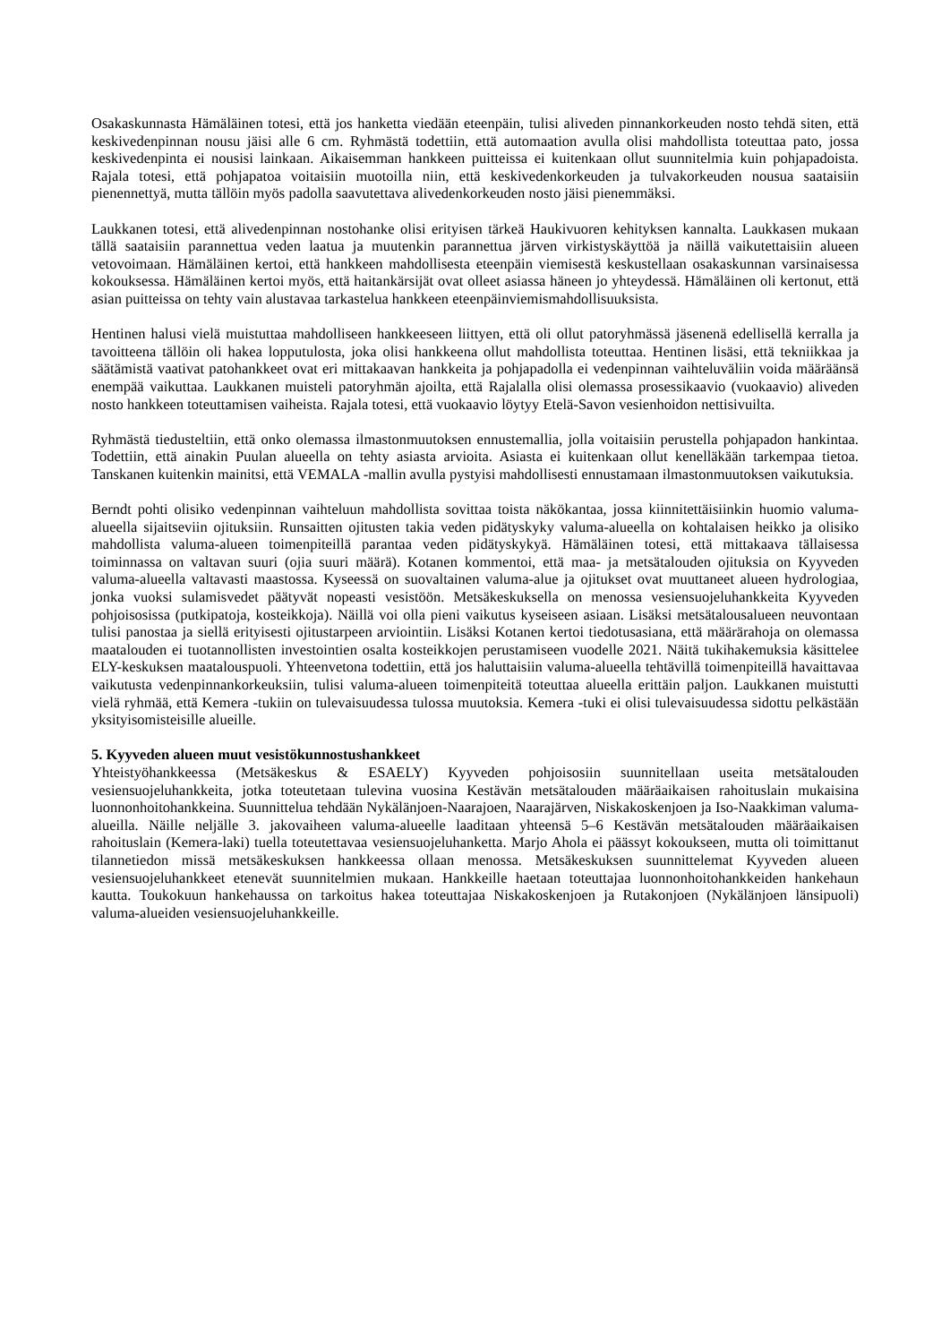Osakaskunnasta Hämäläinen totesi, että jos hanketta viedään eteenpäin, tulisi aliveden pinnankorkeuden nosto tehdä siten, että keskivedenpinnan nousu jäisi alle 6 cm. Ryhmästä todettiin, että automaation avulla olisi mahdollista toteuttaa pato, jossa keskivedenpinta ei nousisi lainkaan. Aikaisemman hankkeen puitteissa ei kuitenkaan ollut suunnitelmia kuin pohjapadoista. Rajala totesi, että pohjapatoa voitaisiin muotoilla niin, että keskivedenkorkeuden ja tulvakorkeuden nousua saataisiin pienennettyä, mutta tällöin myös padolla saavutettava alivedenkorkeuden nosto jäisi pienemmäksi.
Laukkanen totesi, että alivedenpinnan nostohanke olisi erityisen tärkeä Haukivuoren kehityksen kannalta. Laukkasen mukaan tällä saataisiin parannettua veden laatua ja muutenkin parannettua järven virkistyskäyttöä ja näillä vaikutettaisiin alueen vetovoimaan. Hämäläinen kertoi, että hankkeen mahdollisesta eteenpäin viemisestä keskustellaan osakaskunnan varsinaisessa kokouksessa. Hämäläinen kertoi myös, että haitankärsijät ovat olleet asiassa häneen jo yhteydessä. Hämäläinen oli kertonut, että asian puitteissa on tehty vain alustavaa tarkastelua hankkeen eteenpäinviemismahdollisuuksista.
Hentinen halusi vielä muistuttaa mahdolliseen hankkeeseen liittyen, että oli ollut patoryhmässä jäsenenä edellisellä kerralla ja tavoitteena tällöin oli hakea lopputulosta, joka olisi hankkeena ollut mahdollista toteuttaa. Hentinen lisäsi, että tekniikkaa ja säätämistä vaativat patohankkeet ovat eri mittakaavan hankkeita ja pohjapadolla ei vedenpinnan vaihteluväliin voida määräänsä enempää vaikuttaa. Laukkanen muisteli patoryhmän ajoilta, että Rajalalla olisi olemassa prosessikaavio (vuokaavio) aliveden nosto hankkeen toteuttamisen vaiheista. Rajala totesi, että vuokaavio löytyy Etelä-Savon vesienhoidon nettisivuilta.
Ryhmästä tiedusteltiin, että onko olemassa ilmastonmuutoksen ennustemallia, jolla voitaisiin perustella pohjapadon hankintaa. Todettiin, että ainakin Puulan alueella on tehty asiasta arvioita. Asiasta ei kuitenkaan ollut kenelläkään tarkempaa tietoa. Tanskanen kuitenkin mainitsi, että VEMALA -mallin avulla pystyisi mahdollisesti ennustamaan ilmastonmuutoksen vaikutuksia.
Berndt pohti olisiko vedenpinnan vaihteluun mahdollista sovittaa toista näkökantaa, jossa kiinnitettäisiinkin huomio valuma-alueella sijaitseviin ojituksiin. Runsaitten ojitusten takia veden pidätyskyky valuma-alueella on kohtalaisen heikko ja olisiko mahdollista valuma-alueen toimenpiteillä parantaa veden pidätyskykyä. Hämäläinen totesi, että mittakaava tällaisessa toiminnassa on valtavan suuri (ojia suuri määrä). Kotanen kommentoi, että maa- ja metsätalouden ojituksia on Kyyveden valuma-alueella valtavasti maastossa. Kyseessä on suovaltainen valuma-alue ja ojitukset ovat muuttaneet alueen hydrologiaa, jonka vuoksi sulamisvedet päätyvät nopeasti vesistöön. Metsäkeskuksella on menossa vesiensuojeluhankkeita Kyyveden pohjoisosissa (putkipatoja, kosteikkoja). Näillä voi olla pieni vaikutus kyseiseen asiaan. Lisäksi metsätalousalueen neuvontaan tulisi panostaa ja siellä erityisesti ojitustarpeen arviointiin. Lisäksi Kotanen kertoi tiedotusasiana, että määrärahoja on olemassa maatalouden ei tuotannollisten investointien osalta kosteikkojen perustamiseen vuodelle 2021. Näitä tukihakemuksia käsittelee ELY-keskuksen maatalouspuoli. Yhteenvetona todettiin, että jos haluttaisiin valuma-alueella tehtävillä toimenpiteillä havaittavaa vaikutusta vedenpinnankorkeuksiin, tulisi valuma-alueen toimenpiteitä toteuttaa alueella erittäin paljon. Laukkanen muistutti vielä ryhmää, että Kemera -tukiin on tulevaisuudessa tulossa muutoksia. Kemera -tuki ei olisi tulevaisuudessa sidottu pelkästään yksityisomisteisille alueille.
5. Kyyveden alueen muut vesistökunnostushankkeet
Yhteistyöhankkeessa (Metsäkeskus & ESAELY) Kyyveden pohjoisosiin suunnitellaan useita metsätalouden vesiensuojeluhankkeita, jotka toteutetaan tulevina vuosina Kestävän metsätalouden määräaikaisen rahoituslain mukaisina luonnonhoitohankkeina. Suunnittelua tehdään Nykälänjoen-Naarajoen, Naarajärven, Niskakoskenjoen ja Iso-Naakkiman valuma-alueilla. Näille neljälle 3. jakovaiheen valuma-alueelle laaditaan yhteensä 5–6 Kestävän metsätalouden määräaikaisen rahoituslain (Kemera-laki) tuella toteutettavaa vesiensuojeluhanketta. Marjo Ahola ei päässyt kokoukseen, mutta oli toimittanut tilannetiedon missä metsäkeskuksen hankkeessa ollaan menossa. Metsäkeskuksen suunnittelemat Kyyveden alueen vesiensuojeluhankkeet etenevät suunnitelmien mukaan. Hankkeille haetaan toteuttajaa luonnonhoitohankkeiden hankehaun kautta. Toukokuun hankehaussa on tarkoitus hakea toteuttajaa Niskakoskenjoen ja Rutakonjoen (Nykälänjoen länsipuoli) valuma-alueiden vesiensuojeluhankkeille.